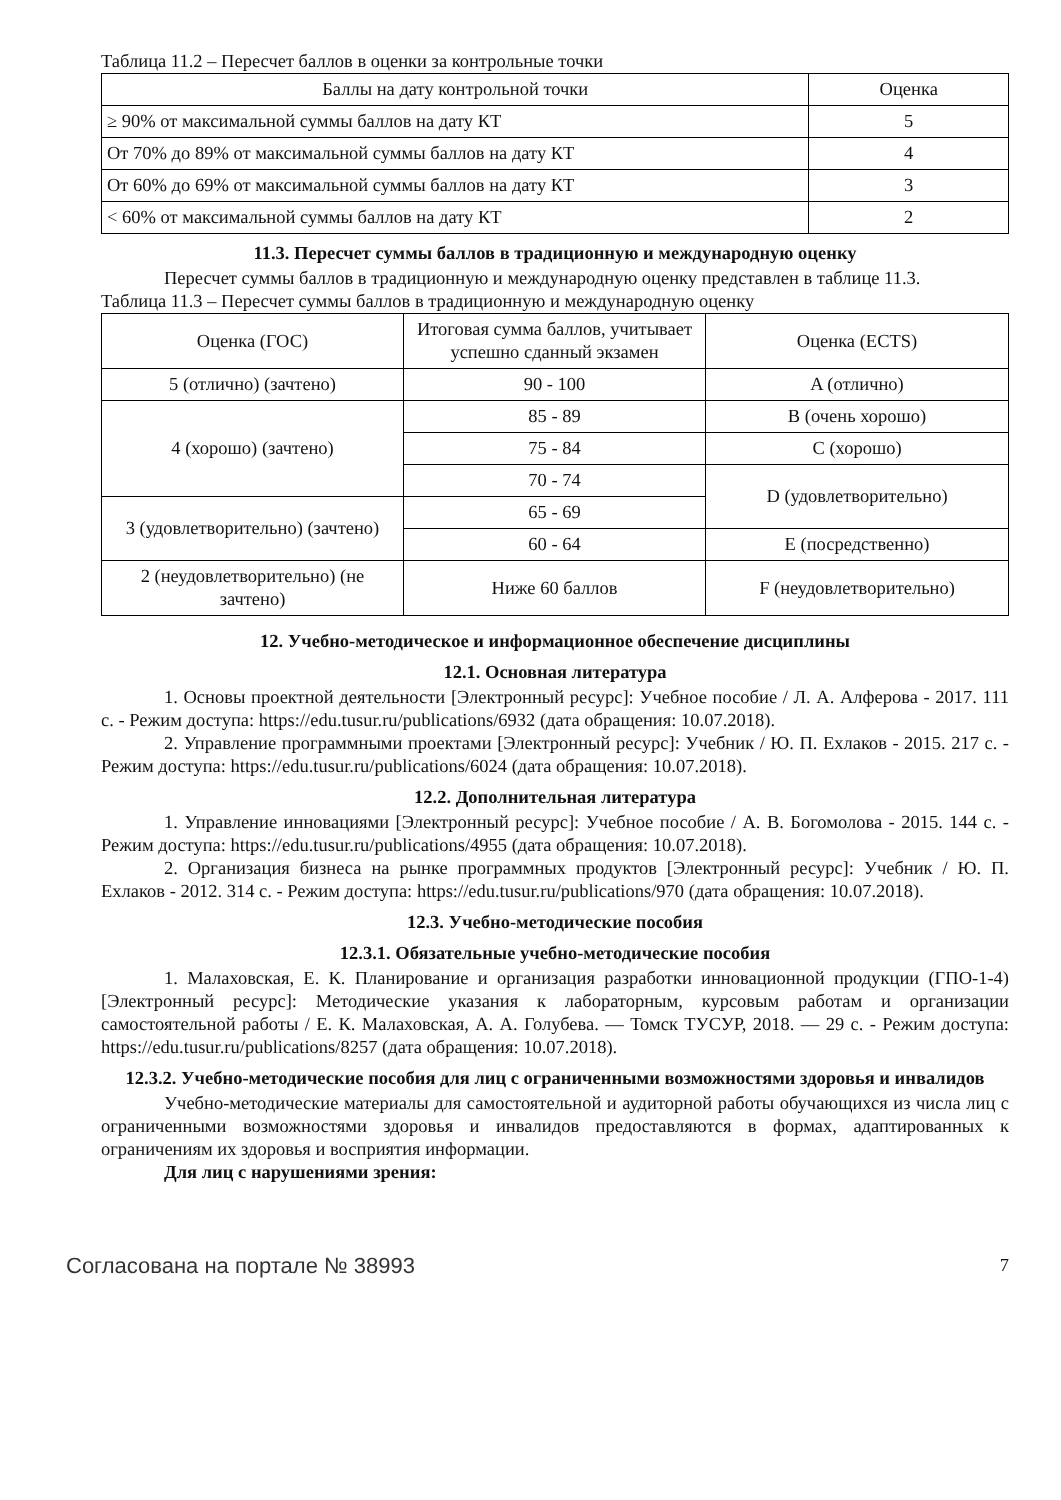Таблица 11.2 – Пересчет баллов в оценки за контрольные точки
| Баллы на дату контрольной точки | Оценка |
| --- | --- |
| ≥ 90% от максимальной суммы баллов на дату КТ | 5 |
| От 70% до 89% от максимальной суммы баллов на дату КТ | 4 |
| От 60% до 69% от максимальной суммы баллов на дату КТ | 3 |
| < 60% от максимальной суммы баллов на дату КТ | 2 |
11.3. Пересчет суммы баллов в традиционную и международную оценку
Пересчет суммы баллов в традиционную и международную оценку представлен в таблице 11.3.
Таблица 11.3 – Пересчет суммы баллов в традиционную и международную оценку
| Оценка (ГОС) | Итоговая сумма баллов, учитывает успешно сданный экзамен | Оценка (ECTS) |
| --- | --- | --- |
| 5 (отлично) (зачтено) | 90 - 100 | A (отлично) |
| 4 (хорошо) (зачтено) | 85 - 89 | B (очень хорошо) |
| | 75 - 84 | C (хорошо) |
| | 70 - 74 | D (удовлетворительно) |
| 3 (удовлетворительно) (зачтено) | 65 - 69 | |
| | 60 - 64 | E (посредственно) |
| 2 (неудовлетворительно) (не зачтено) | Ниже 60 баллов | F (неудовлетворительно) |
12. Учебно-методическое и информационное обеспечение дисциплины
12.1. Основная литература
1. Основы проектной деятельности [Электронный ресурс]: Учебное пособие / Л. А. Алферова - 2017. 111 с. - Режим доступа: https://edu.tusur.ru/publications/6932 (дата обращения: 10.07.2018).
2. Управление программными проектами [Электронный ресурс]: Учебник / Ю. П. Ехлаков - 2015. 217 с. - Режим доступа: https://edu.tusur.ru/publications/6024 (дата обращения: 10.07.2018).
12.2. Дополнительная литература
1. Управление инновациями [Электронный ресурс]: Учебное пособие / А. В. Богомолова - 2015. 144 с. - Режим доступа: https://edu.tusur.ru/publications/4955 (дата обращения: 10.07.2018).
2. Организация бизнеса на рынке программных продуктов [Электронный ресурс]: Учебник / Ю. П. Ехлаков - 2012. 314 с. - Режим доступа: https://edu.tusur.ru/publications/970 (дата обращения: 10.07.2018).
12.3. Учебно-методические пособия
12.3.1. Обязательные учебно-методические пособия
1. Малаховская, Е. К. Планирование и организация разработки инновационной продукции (ГПО-1-4) [Электронный ресурс]: Методические указания к лабораторным, курсовым работам и организации самостоятельной работы / Е. К. Малаховская, А. А. Голубева. — Томск ТУСУР, 2018. — 29 с. - Режим доступа: https://edu.tusur.ru/publications/8257 (дата обращения: 10.07.2018).
12.3.2. Учебно-методические пособия для лиц с ограниченными возможностями здоровья и инвалидов
Учебно-методические материалы для самостоятельной и аудиторной работы обучающихся из числа лиц с ограниченными возможностями здоровья и инвалидов предоставляются в формах, адаптированных к ограничениям их здоровья и восприятия информации.
Для лиц с нарушениями зрения:
Согласована на портале № 38993 7